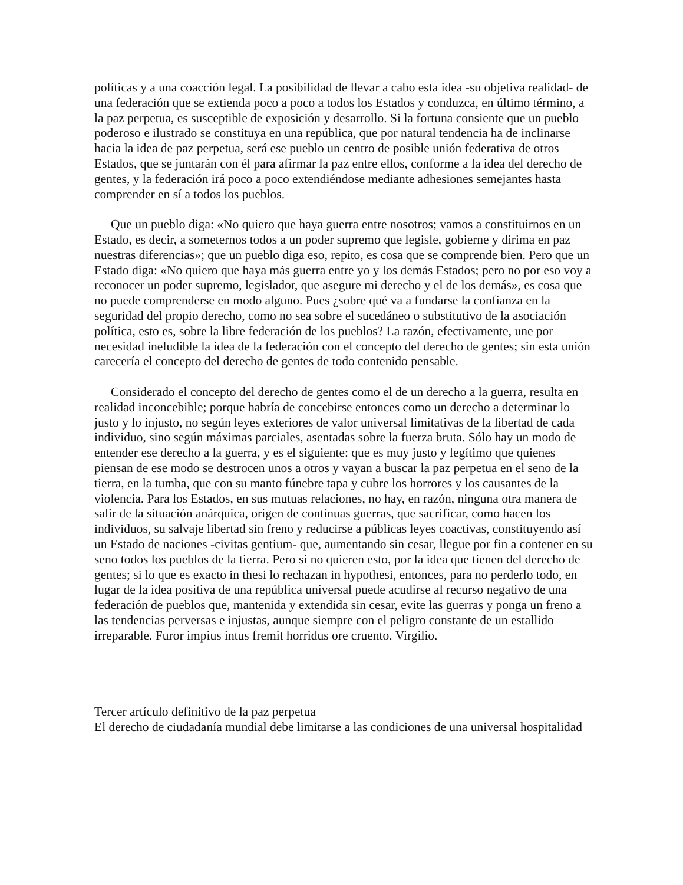políticas y a una coacción legal. La posibilidad de llevar a cabo esta idea -su objetiva realidad- de una federación que se extienda poco a poco a todos los Estados y conduzca, en último término, a la paz perpetua, es susceptible de exposición y desarrollo. Si la fortuna consiente que un pueblo poderoso e ilustrado se constituya en una república, que por natural tendencia ha de inclinarse hacia la idea de paz perpetua, será ese pueblo un centro de posible unión federativa de otros Estados, que se juntarán con él para afirmar la paz entre ellos, conforme a la idea del derecho de gentes, y la federación irá poco a poco extendiéndose mediante adhesiones semejantes hasta comprender en sí a todos los pueblos.
Que un pueblo diga: «No quiero que haya guerra entre nosotros; vamos a constituirnos en un Estado, es decir, a someternos todos a un poder supremo que legisle, gobierne y dirima en paz nuestras diferencias»; que un pueblo diga eso, repito, es cosa que se comprende bien. Pero que un Estado diga: «No quiero que haya más guerra entre yo y los demás Estados; pero no por eso voy a reconocer un poder supremo, legislador, que asegure mi derecho y el de los demás», es cosa que no puede comprenderse en modo alguno. Pues ¿sobre qué va a fundarse la confianza en la seguridad del propio derecho, como no sea sobre el sucedáneo o substitutivo de la asociación política, esto es, sobre la libre federación de los pueblos? La razón, efectivamente, une por necesidad ineludible la idea de la federación con el concepto del derecho de gentes; sin esta unión carecería el concepto del derecho de gentes de todo contenido pensable.
Considerado el concepto del derecho de gentes como el de un derecho a la guerra, resulta en realidad inconcebible; porque habría de concebirse entonces como un derecho a determinar lo justo y lo injusto, no según leyes exteriores de valor universal limitativas de la libertad de cada individuo, sino según máximas parciales, asentadas sobre la fuerza bruta. Sólo hay un modo de entender ese derecho a la guerra, y es el siguiente: que es muy justo y legítimo que quienes piensan de ese modo se destrocen unos a otros y vayan a buscar la paz perpetua en el seno de la tierra, en la tumba, que con su manto fúnebre tapa y cubre los horrores y los causantes de la violencia. Para los Estados, en sus mutuas relaciones, no hay, en razón, ninguna otra manera de salir de la situación anárquica, origen de continuas guerras, que sacrificar, como hacen los individuos, su salvaje libertad sin freno y reducirse a públicas leyes coactivas, constituyendo así un Estado de naciones -civitas gentium- que, aumentando sin cesar, llegue por fin a contener en su seno todos los pueblos de la tierra. Pero si no quieren esto, por la idea que tienen del derecho de gentes; si lo que es exacto in thesi lo rechazan in hypothesi, entonces, para no perderlo todo, en lugar de la idea positiva de una república universal puede acudirse al recurso negativo de una federación de pueblos que, mantenida y extendida sin cesar, evite las guerras y ponga un freno a las tendencias perversas e injustas, aunque siempre con el peligro constante de un estallido irreparable. Furor impius intus fremit horridus ore cruento. Virgilio.
Tercer artículo definitivo de la paz perpetua
El derecho de ciudadanía mundial debe limitarse a las condiciones de una universal hospitalidad